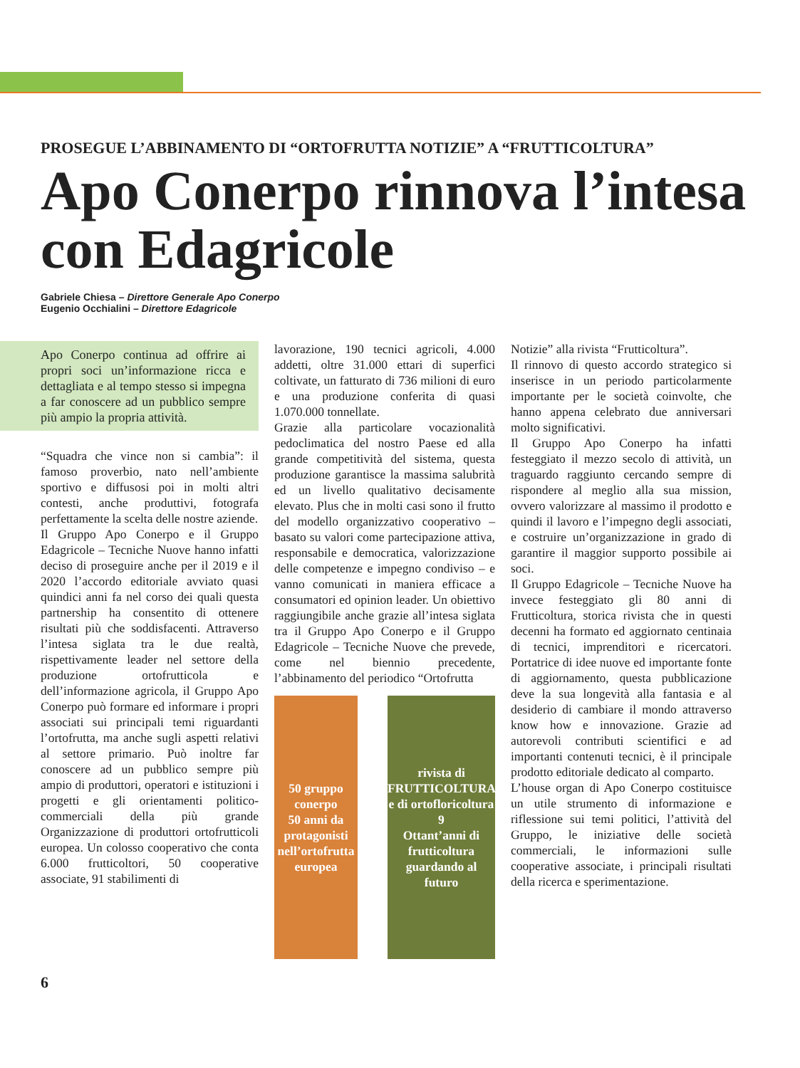PROSEGUE L’ABBINAMENTO DI “ORTOFRUTTA NOTIZIE” A “FRUTTICOLTURA”
Apo Conerpo rinnova l’intesa con Edagricole
Gabriele Chiesa – Direttore Generale Apo Conerpo
Eugenio Occhialini – Direttore Edagricole
Apo Conerpo continua ad offrire ai propri soci un’informazione ricca e dettagliata e al tempo stesso si impegna a far conoscere ad un pubblico sempre più ampio la propria attività.
“Squadra che vince non si cambia”: il famoso proverbio, nato nell’ambiente sportivo e diffusosi poi in molti altri contesti, anche produttivi, fotografa perfettamente la scelta delle nostre aziende.
Il Gruppo Apo Conerpo e il Gruppo Edagricole – Tecniche Nuove hanno infatti deciso di proseguire anche per il 2019 e il 2020 l’accordo editoriale avviato quasi quindici anni fa nel corso dei quali questa partnership ha consentito di ottenere risultati più che soddisfacenti. Attraverso l’intesa siglata tra le due realtà, rispettivamente leader nel settore della produzione ortofrutticola e dell’informazione agricola, il Gruppo Apo Conerpo può formare ed informare i propri associati sui principali temi riguardanti l’ortofrutta, ma anche sugli aspetti relativi al settore primario. Può inoltre far conoscere ad un pubblico sempre più ampio di produttori, operatori e istituzioni i progetti e gli orientamenti politico-commerciali della più grande Organizzazione di produttori ortofrutticoli europea. Un colosso cooperativo che conta 6.000 frutticoltori, 50 cooperative associate, 91 stabilimenti di
lavorazione, 190 tecnici agricoli, 4.000 addetti, oltre 31.000 ettari di superfici coltivate, un fatturato di 736 milioni di euro e una produzione conferita di quasi 1.070.000 tonnellate.
Grazie alla particolare vocazionalità pedoclimatica del nostro Paese ed alla grande competitività del sistema, questa produzione garantisce la massima salubrità ed un livello qualitativo decisamente elevato. Plus che in molti casi sono il frutto del modello organizzativo cooperativo – basato su valori come partecipazione attiva, responsabile e democratica, valorizzazione delle competenze e impegno condiviso – e vanno comunicati in maniera efficace a consumatori ed opinion leader. Un obiettivo raggiungibile anche grazie all’intesa siglata tra il Gruppo Apo Conerpo e il Gruppo Edagricole – Tecniche Nuove che prevede, come nel biennio precedente, l’abbinamento del periodico “Ortofrutta
50 gruppo conerpo
50 anni da protagonisti nell’ortofrutta europea
rivista di FRUTTICOLTURA e di ortofloricoltura 9
Ottant’anni di frutticoltura guardando al futuro
Notizie” alla rivista “Frutticoltura”.
Il rinnovo di questo accordo strategico si inserisce in un periodo particolarmente importante per le società coinvolte, che hanno appena celebrato due anniversari molto significativi.
Il Gruppo Apo Conerpo ha infatti festeggiato il mezzo secolo di attività, un traguardo raggiunto cercando sempre di rispondere al meglio alla sua mission, ovvero valorizzare al massimo il prodotto e quindi il lavoro e l’impegno degli associati, e costruire un’organizzazione in grado di garantire il maggior supporto possibile ai soci.
Il Gruppo Edagricole – Tecniche Nuove ha invece festeggiato gli 80 anni di Frutticoltura, storica rivista che in questi decenni ha formato ed aggiornato centinaia di tecnici, imprenditori e ricercatori. Portatrice di idee nuove ed importante fonte di aggiornamento, questa pubblicazione deve la sua longevità alla fantasia e al desiderio di cambiare il mondo attraverso know how e innovazione. Grazie ad autorevoli contributi scientifici e ad importanti contenuti tecnici, è il principale prodotto editoriale dedicato al comparto.
L’house organ di Apo Conerpo costituisce un utile strumento di informazione e riflessione sui temi politici, l’attività del Gruppo, le iniziative delle società commerciali, le informazioni sulle cooperative associate, i principali risultati della ricerca e sperimentazione.
6